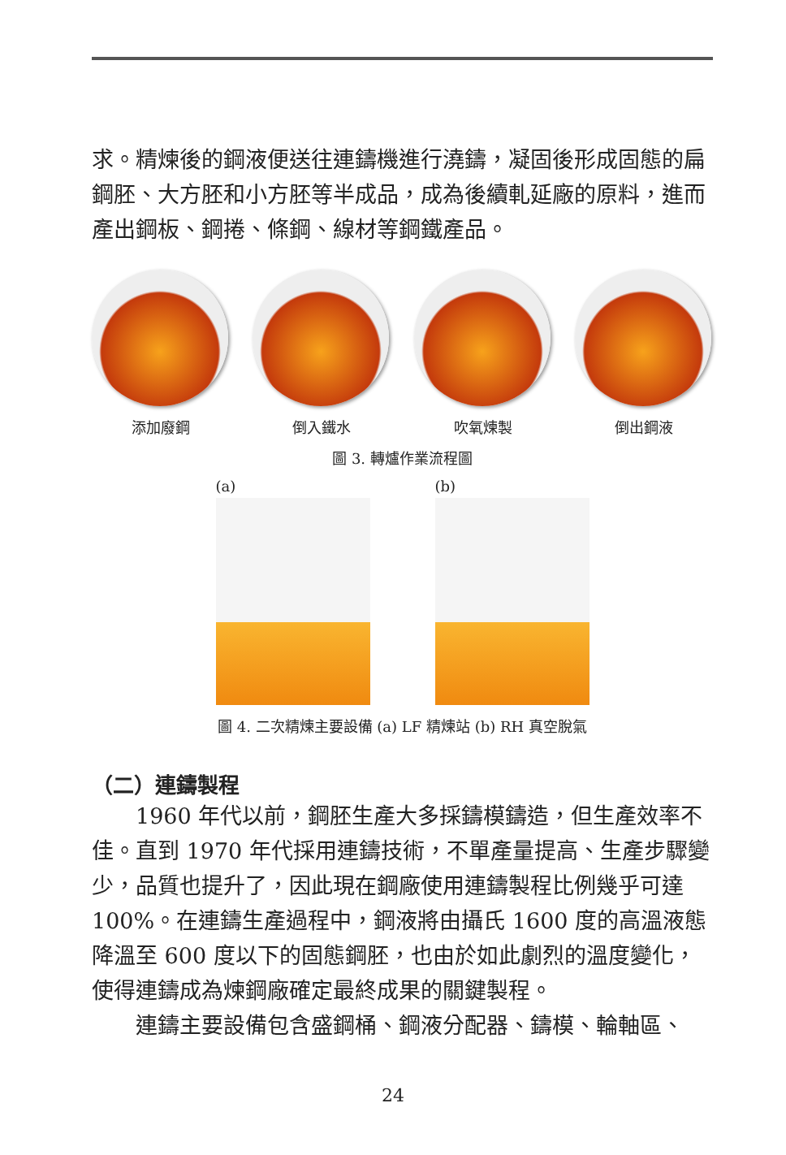求。精煉後的鋼液便送往連鑄機進行澆鑄，凝固後形成固態的扁鋼胚、大方胚和小方胚等半成品，成為後續軋延廠的原料，進而產出鋼板、鋼捲、條鋼、線材等鋼鐵產品。
添加廢鋼 倒入鐵水 吹氧煉製 倒出鋼液
圖 3. 轉爐作業流程圖
(a) (b)
圖 4. 二次精煉主要設備 (a) LF 精煉站 (b) RH 真空脫氣
（二）連鑄製程
1960 年代以前，鋼胚生產大多採鑄模鑄造，但生產效率不佳。直到 1970 年代採用連鑄技術，不單產量提高、生產步驟變少，品質也提升了，因此現在鋼廠使用連鑄製程比例幾乎可達 100%。在連鑄生產過程中，鋼液將由攝氏 1600 度的高溫液態降溫至 600 度以下的固態鋼胚，也由於如此劇烈的溫度變化，使得連鑄成為煉鋼廠確定最終成果的關鍵製程。
連鑄主要設備包含盛鋼桶、鋼液分配器、鑄模、輪軸區、
24